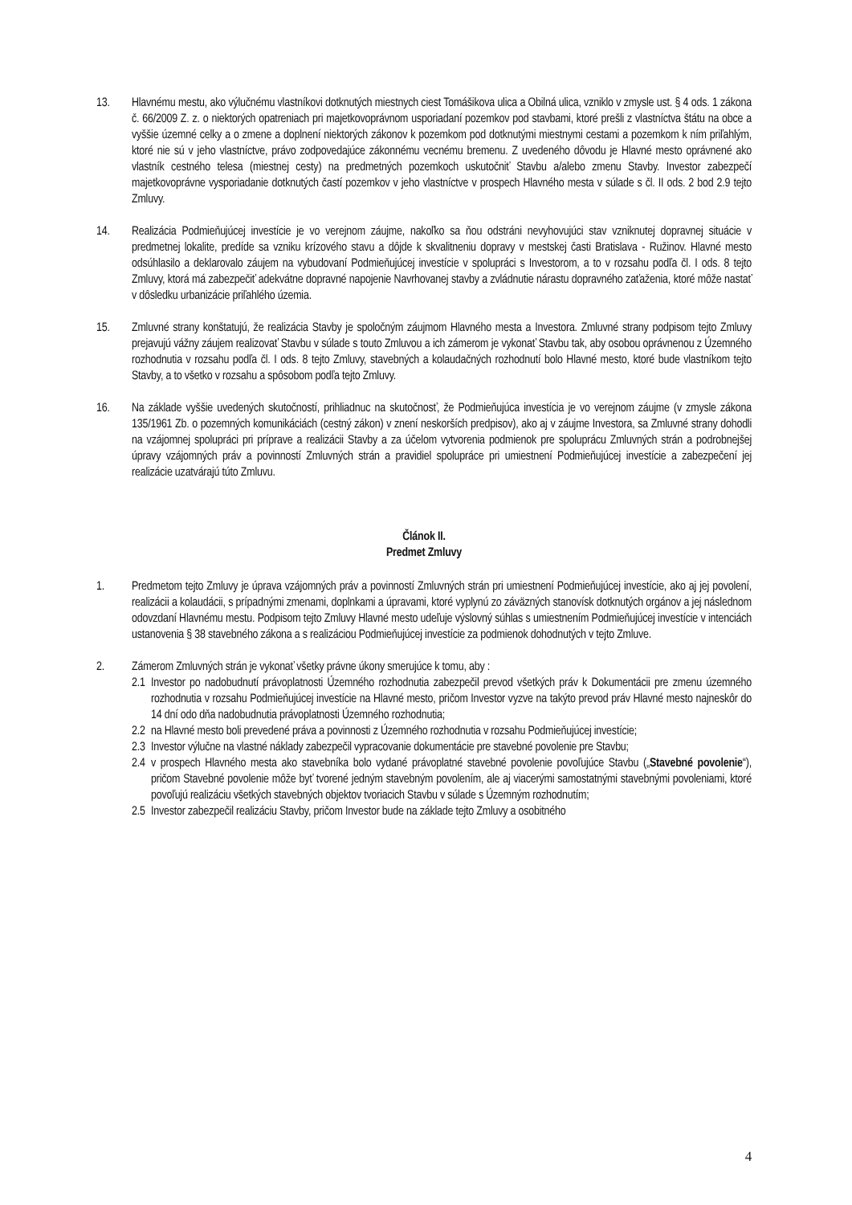13. Hlavnému mestu, ako výlučnému vlastníkovi dotknutých miestnych ciest Tomášikova ulica a Obilná ulica, vzniklo v zmysle ust. § 4 ods. 1 zákona č. 66/2009 Z. z. o niektorých opatreniach pri majetkovoprávnom usporiadaní pozemkov pod stavbami, ktoré prešli z vlastníctva štátu na obce a vyššie územné celky a o zmene a doplnení niektorých zákonov k pozemkom pod dotknutými miestnymi cestami a pozemkom k ním priľahlým, ktoré nie sú v jeho vlastníctve, právo zodpovedajúce zákonnému vecnému bremenu. Z uvedeného dôvodu je Hlavné mesto oprávnené ako vlastník cestného telesa (miestnej cesty) na predmetných pozemkoch uskutočniť Stavbu a/alebo zmenu Stavby. Investor zabezpečí majetkovoprávne vysporiadanie dotknutých častí pozemkov v jeho vlastníctve v prospech Hlavného mesta v súlade s čl. II ods. 2 bod 2.9 tejto Zmluvy.
14. Realizácia Podmieňujúcej investície je vo verejnom záujme, nakoľko sa ňou odstráni nevyhovujúci stav vzniknutej dopravnej situácie v predmetnej lokalite, predíde sa vzniku krízového stavu a dôjde k skvalitneniu dopravy v mestskej časti Bratislava - Ružinov. Hlavné mesto odsúhlasilo a deklarovalo záujem na vybudovaní Podmieňujúcej investície v spolupráci s Investorom, a to v rozsahu podľa čl. I ods. 8 tejto Zmluvy, ktorá má zabezpečiť adekvátne dopravné napojenie Navrhovanej stavby a zvládnutie nárastu dopravného zaťaženia, ktoré môže nastať v dôsledku urbanizácie priľahlého územia.
15. Zmluvné strany konštatujú, že realizácia Stavby je spoločným záujmom Hlavného mesta a Investora. Zmluvné strany podpisom tejto Zmluvy prejavujú vážny záujem realizovať Stavbu v súlade s touto Zmluvou a ich zámerom je vykonať Stavbu tak, aby osobou oprávnenou z Územného rozhodnutia v rozsahu podľa čl. I ods. 8 tejto Zmluvy, stavebných a kolaudačných rozhodnutí bolo Hlavné mesto, ktoré bude vlastníkom tejto Stavby, a to všetko v rozsahu a spôsobom podľa tejto Zmluvy.
16. Na základe vyššie uvedených skutočností, prihliadnuc na skutočnosť, že Podmieňujúca investícia je vo verejnom záujme (v zmysle zákona 135/1961 Zb. o pozemných komunikáciách (cestný zákon) v znení neskorších predpisov), ako aj v záujme Investora, sa Zmluvné strany dohodli na vzájomnej spolupráci pri príprave a realizácii Stavby a za účelom vytvorenia podmienok pre spoluprácu Zmluvných strán a podrobnejšej úpravy vzájomných práv a povinností Zmluvných strán a pravidiel spolupráce pri umiestnení Podmieňujúcej investície a zabezpečení jej realizácie uzatvárajú túto Zmluvu.
Článok II.
Predmet Zmluvy
1. Predmetom tejto Zmluvy je úprava vzájomných práv a povinností Zmluvných strán pri umiestnení Podmieňujúcej investície, ako aj jej povolení, realizácii a kolaudácii, s prípadnými zmenami, doplnkami a úpravami, ktoré vyplynú zo záväzných stanovísk dotknutých orgánov a jej následnom odovzdaní Hlavnému mestu. Podpisom tejto Zmluvy Hlavné mesto udeľuje výslovný súhlas s umiestnením Podmieňujúcej investície v intenciách ustanovenia § 38 stavebného zákona a s realizáciou Podmieňujúcej investície za podmienok dohodnutých v tejto Zmluve.
2. Zámerom Zmluvných strán je vykonať všetky právne úkony smerujúce k tomu, aby :
2.1
Investor po nadobudnutí právoplatnosti Územného rozhodnutia zabezpečil prevod všetkých práv k Dokumentácii pre zmenu územného rozhodnutia v rozsahu Podmieňujúcej investície na Hlavné mesto, pričom Investor vyzve na takýto prevod práv Hlavné mesto najneskôr do 14 dní odo dňa nadobudnutia právoplatnosti Územného rozhodnutia;
2.2
na Hlavné mesto boli prevedené práva a povinnosti z Územného rozhodnutia v rozsahu Podmieňujúcej investície;
2.3
Investor výlučne na vlastné náklady zabezpečil vypracovanie dokumentácie pre stavebné povolenie pre Stavbu;
2.4
v prospech Hlavného mesta ako stavebníka bolo vydané právoplatné stavebné povolenie povoľujúce Stavbu („Stavebné povolenie“), pričom Stavebné povolenie môže byť tvorené jedným stavebným povolením, ale aj viacerými samostatnými stavebnými povoleniami, ktoré povoľujú realizáciu všetkých stavebných objektov tvoriacich Stavbu v súlade s Územným rozhodnutím;
2.5
Investor zabezpečil realizáciu Stavby, pričom Investor bude na základe tejto Zmluvy a osobitného
4